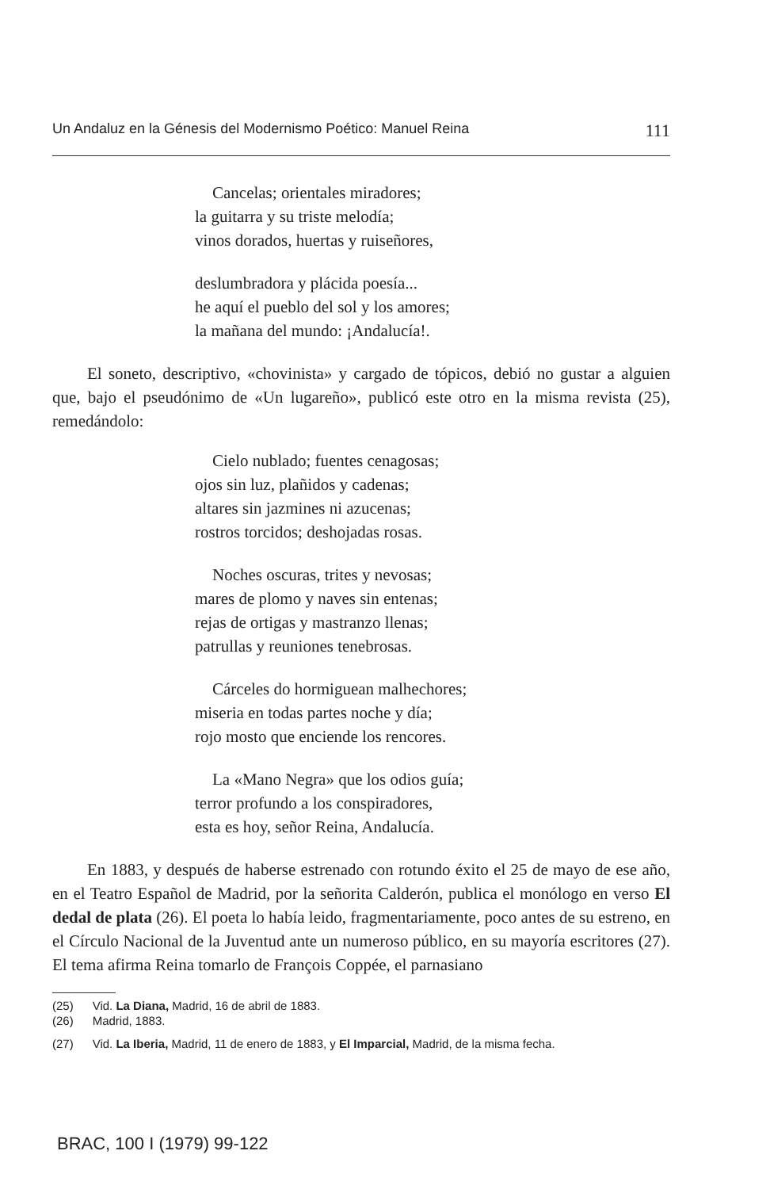Un Andaluz en la Génesis del Modernismo Poético: Manuel Reina 111
Cancelas; orientales miradores;
la guitarra y su triste melodía;
vinos dorados, huertas y ruiseñores,
deslumbradora y plácida poesía...
he aquí el pueblo del sol y los amores;
la mañana del mundo: ¡Andalucía!.
El soneto, descriptivo, «chovinista» y cargado de tópicos, debió no gustar a alguien que, bajo el pseudónimo de «Un lugareño», publicó este otro en la misma revista (25), remedándolo:
Cielo nublado; fuentes cenagosas;
ojos sin luz, plañidos y cadenas;
altares sin jazmines ni azucenas;
rostros torcidos; deshojadas rosas.
Noches oscuras, trites y nevosas;
mares de plomo y naves sin entenas;
rejas de ortigas y mastranzo llenas;
patrullas y reuniones tenebrosas.
Cárceles do hormiguean malhechores;
miseria en todas partes noche y día;
rojo mosto que enciende los rencores.
La «Mano Negra» que los odios guía;
terror profundo a los conspiradores,
esta es hoy, señor Reina, Andalucía.
En 1883, y después de haberse estrenado con rotundo éxito el 25 de mayo de ese año, en el Teatro Español de Madrid, por la señorita Calderón, publica el monólogo en verso El dedal de plata (26). El poeta lo había leido, fragmentariamente, poco antes de su estreno, en el Círculo Nacional de la Juventud ante un numeroso público, en su mayoría escritores (27). El tema afirma Reina tomarlo de François Coppée, el parnasiano
(25) Vid. La Diana, Madrid, 16 de abril de 1883.
(26) Madrid, 1883.
(27) Vid. La Iberia, Madrid, 11 de enero de 1883, y El Imparcial, Madrid, de la misma fecha.
BRAC, 100 I (1979) 99-122